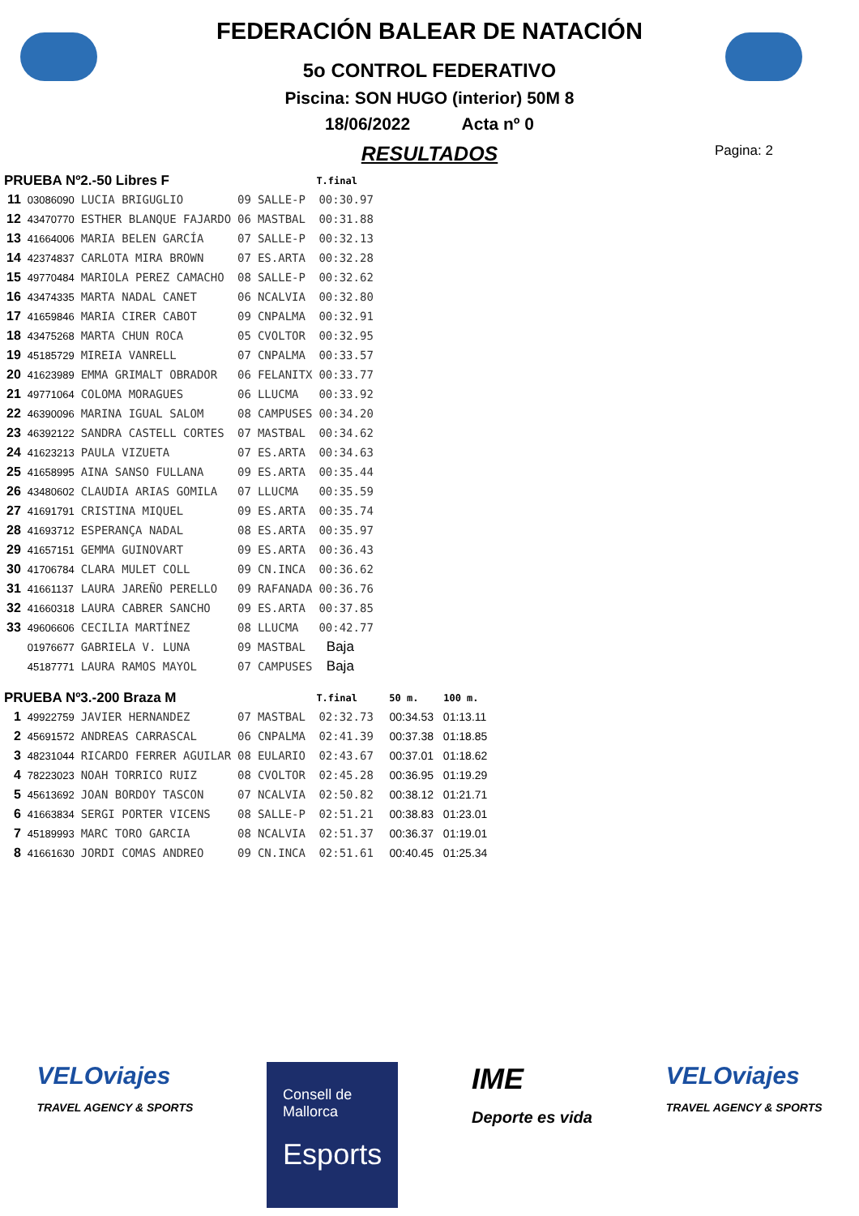FEDERACIÓN BALEAR DE NATACIÓN
5o CONTROL FEDERATIVO
Piscina: SON HUGO (interior) 50M 8
18/06/2022 Acta nº 0
RESULTADOS
Pagina: 2
| PRUEBA Nº2.-50 Libres F | | | | | T.final | | |
| --- | --- | --- | --- | --- | --- | --- | --- |
| 11 | 03086090 | LUCIA BRIGUGLIO | 09 | SALLE-P | 00:30.97 | | |
| 12 | 43470770 | ESTHER BLANQUE FAJARDO | 06 | MASTBAL | 00:31.88 | | |
| 13 | 41664006 | MARIA BELEN GARCÍA | 07 | SALLE-P | 00:32.13 | | |
| 14 | 42374837 | CARLOTA MIRA BROWN | 07 | ES.ARTA | 00:32.28 | | |
| 15 | 49770484 | MARIOLA PEREZ CAMACHO | 08 | SALLE-P | 00:32.62 | | |
| 16 | 43474335 | MARTA NADAL CANET | 06 | NCALVIA | 00:32.80 | | |
| 17 | 41659846 | MARIA CIRER CABOT | 09 | CNPALMA | 00:32.91 | | |
| 18 | 43475268 | MARTA CHUN ROCA | 05 | CVOLTOR | 00:32.95 | | |
| 19 | 45185729 | MIREIA VANRELL | 07 | CNPALMA | 00:33.57 | | |
| 20 | 41623989 | EMMA GRIMALT OBRADOR | 06 | FELANITX | 00:33.77 | | |
| 21 | 49771064 | COLOMA MORAGUES | 06 | LLUCMA | 00:33.92 | | |
| 22 | 46390096 | MARINA IGUAL SALOM | 08 | CAMPUSES | 00:34.20 | | |
| 23 | 46392122 | SANDRA CASTELL CORTES | 07 | MASTBAL | 00:34.62 | | |
| 24 | 41623213 | PAULA VIZUETA | 07 | ES.ARTA | 00:34.63 | | |
| 25 | 41658995 | AINA SANSO FULLANA | 09 | ES.ARTA | 00:35.44 | | |
| 26 | 43480602 | CLAUDIA ARIAS GOMILA | 07 | LLUCMA | 00:35.59 | | |
| 27 | 41691791 | CRISTINA MIQUEL | 09 | ES.ARTA | 00:35.74 | | |
| 28 | 41693712 | ESPERANÇA NADAL | 08 | ES.ARTA | 00:35.97 | | |
| 29 | 41657151 | GEMMA GUINOVART | 09 | ES.ARTA | 00:36.43 | | |
| 30 | 41706784 | CLARA MULET COLL | 09 | CN.INCA | 00:36.62 | | |
| 31 | 41661137 | LAURA JAREÑO PERELLO | 09 | RAFANADA | 00:36.76 | | |
| 32 | 41660318 | LAURA CABRER SANCHO | 09 | ES.ARTA | 00:37.85 | | |
| 33 | 49606606 | CECILIA MARTÍNEZ | 08 | LLUCMA | 00:42.77 | | |
| | 01976677 | GABRIELA V. LUNA | 09 | MASTBAL | Baja | | |
| | 45187771 | LAURA RAMOS MAYOL | 07 | CAMPUSES | Baja | | |
| PRUEBA Nº3.-200 Braza M | | | | | T.final | 50 m. | 100 m. |
| 1 | 49922759 | JAVIER HERNANDEZ | 07 | MASTBAL | 02:32.73 | 00:34.53 | 01:13.11 |
| 2 | 45691572 | ANDREAS CARRASCAL | 06 | CNPALMA | 02:41.39 | 00:37.38 | 01:18.85 |
| 3 | 48231044 | RICARDO FERRER AGUILAR | 08 | EULARIO | 02:43.67 | 00:37.01 | 01:18.62 |
| 4 | 78223023 | NOAH TORRICO RUIZ | 08 | CVOLTOR | 02:45.28 | 00:36.95 | 01:19.29 |
| 5 | 45613692 | JOAN BORDOY TASCON | 07 | NCALVIA | 02:50.82 | 00:38.12 | 01:21.71 |
| 6 | 41663834 | SERGI PORTER VICENS | 08 | SALLE-P | 02:51.21 | 00:38.83 | 01:23.01 |
| 7 | 45189993 | MARC TORO GARCIA | 08 | NCALVIA | 02:51.37 | 00:36.37 | 01:19.01 |
| 8 | 41661630 | JORDI COMAS ANDREO | 09 | CN.INCA | 02:51.61 | 00:40.45 | 01:25.34 |
VELOviajes
TRAVEL AGENCY & SPORTS
Consell de
Mallorca
Esports
IME
Deporte es vida
VELOviajes
TRAVEL AGENCY & SPORTS